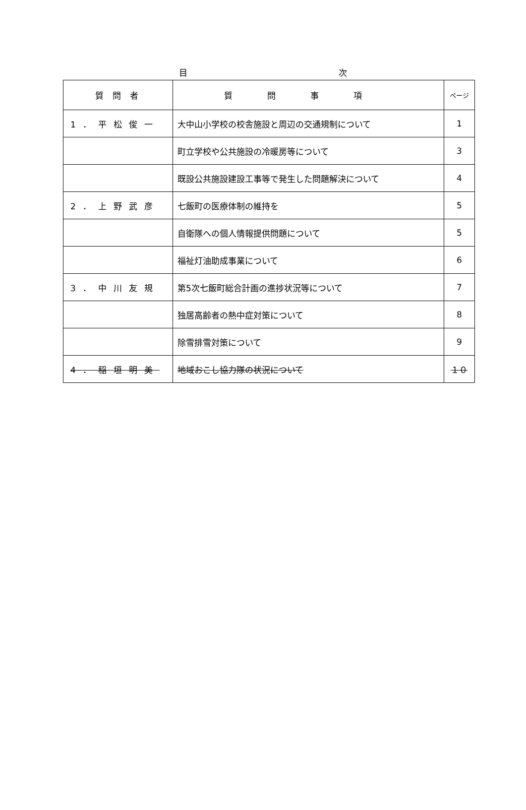目 次
| 質問者 | 質問事項 | ページ |
| --- | --- | --- |
| 1．平松俊一 | 大中山小学校の校舎施設と周辺の交通規制について | 1 |
| | 町立学校や公共施設の冷暖房等について | 3 |
| | 既設公共施設建設工事等で発生した問題解決について | 4 |
| 2．上野武彦 | 七飯町の医療体制の維持を | 5 |
| | 自衛隊への個人情報提供問題について | 5 |
| | 福祉灯油助成事業について | 6 |
| 3．中川友規 | 第5次七飯町総合計画の進捗状況等について | 7 |
| | 独居高齢者の熱中症対策について | 8 |
| | 除雪排雪対策について | 9 |
| 4．稲垣明美 | 地域おこし協力隊の状況について | １０ |